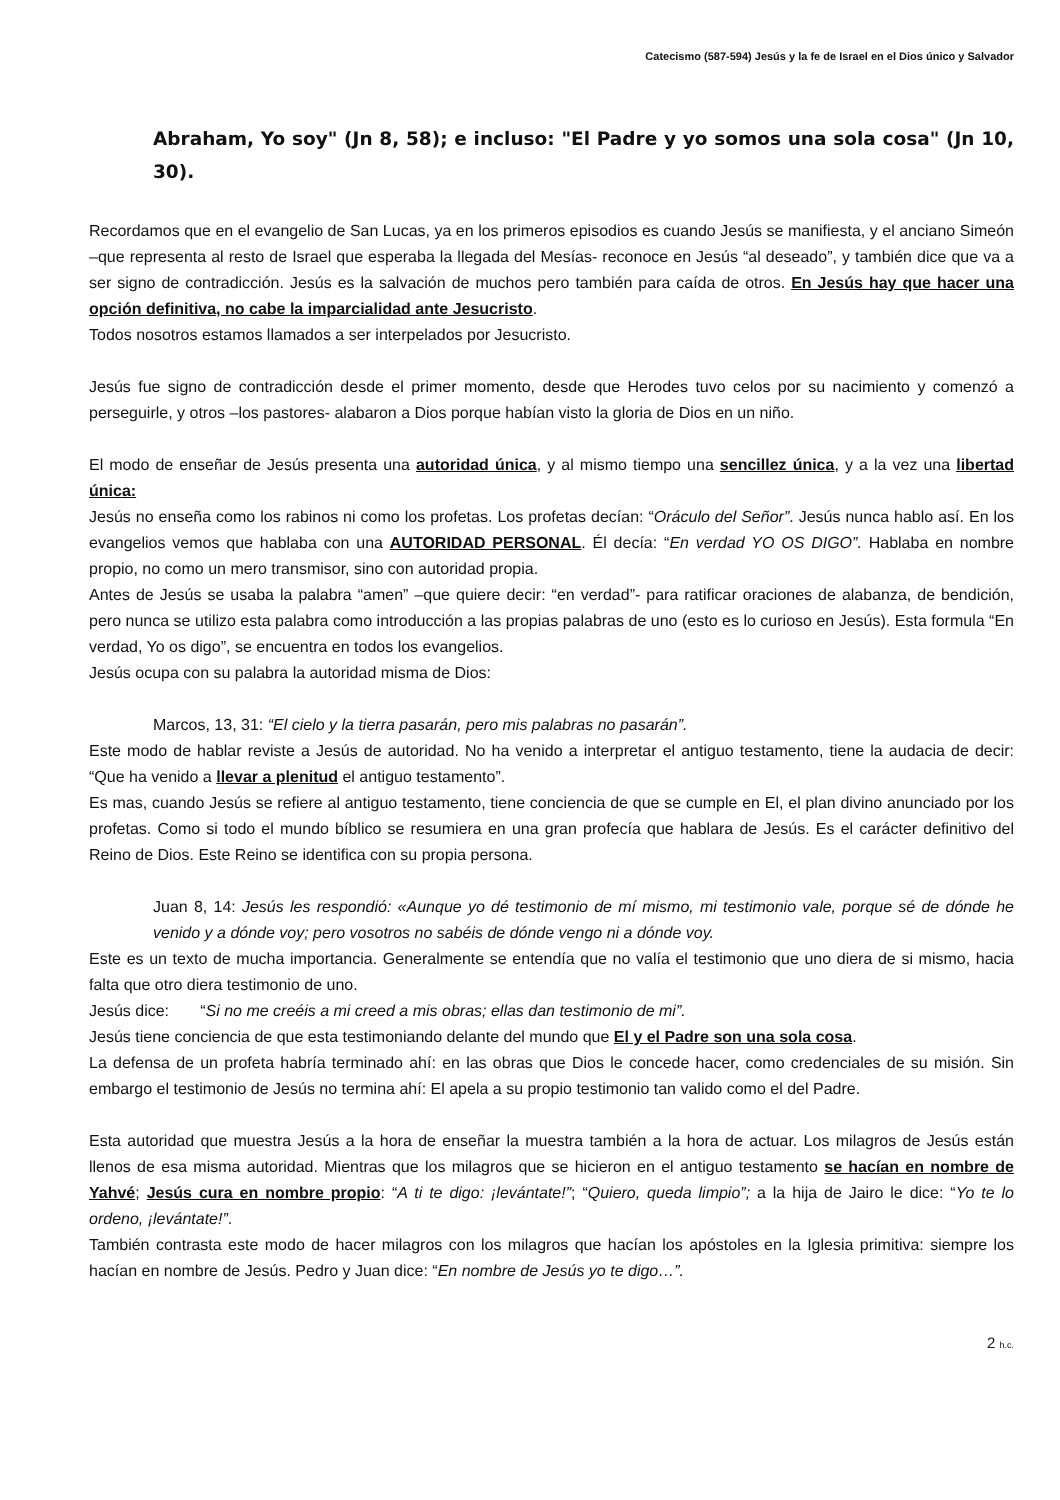Catecismo (587-594) Jesús y la fe de Israel en el Dios único y Salvador
Abraham, Yo soy" (Jn 8, 58); e incluso: "El Padre y yo somos una sola cosa" (Jn 10, 30).
Recordamos que en el evangelio de San Lucas, ya en los primeros episodios es cuando Jesús se manifiesta, y el anciano Simeón –que representa al resto de Israel que esperaba la llegada del Mesías- reconoce en Jesús “al deseado”, y también dice que va a ser signo de contradicción. Jesús es la salvación de muchos pero también para caída de otros. En Jesús hay que hacer una opción definitiva, no cabe la imparcialidad ante Jesucristo.
Todos nosotros estamos llamados a ser interpelados por Jesucristo.
Jesús fue signo de contradicción desde el primer momento, desde que Herodes tuvo celos por su nacimiento y comenzó a perseguirle, y otros –los pastores- alabaron a Dios porque habían visto la gloria de Dios en un niño.
El modo de enseñar de Jesús presenta una autoridad única, y al mismo tiempo una sencillez única, y a la vez una libertad única:
Jesús no enseña como los rabinos ni como los profetas. Los profetas decían: “Oráculo del Señor”. Jesús nunca hablo así. En los evangelios vemos que hablaba con una AUTORIDAD PERSONAL. Él decía: “En verdad YO OS DIGO”. Hablaba en nombre propio, no como un mero transmisor, sino con autoridad propia.
Antes de Jesús se usaba la palabra “amen” –que quiere decir: “en verdad”- para ratificar oraciones de alabanza, de bendición, pero nunca se utilizo esta palabra como introducción a las propias palabras de uno (esto es lo curioso en Jesús). Esta formula “En verdad, Yo os digo”, se encuentra en todos los evangelios.
Jesús ocupa con su palabra la autoridad misma de Dios:
Marcos, 13, 31: “El cielo y la tierra pasarán, pero mis palabras no pasarán”.
Este modo de hablar reviste a Jesús de autoridad. No ha venido a interpretar el antiguo testamento, tiene la audacia de decir: “Que ha venido a llevar a plenitud el antiguo testamento”.
Es mas, cuando Jesús se refiere al antiguo testamento, tiene conciencia de que se cumple en El, el plan divino anunciado por los profetas. Como si todo el mundo bíblico se resumiera en una gran profecía que hablara de Jesús. Es el carácter definitivo del Reino de Dios. Este Reino se identifica con su propia persona.
Juan 8, 14: Jesús les respondió: «Aunque yo dé testimonio de mí mismo, mi testimonio vale, porque sé de dónde he venido y a dónde voy; pero vosotros no sabéis de dónde vengo ni a dónde voy.
Este es un texto de mucha importancia. Generalmente se entendía que no valía el testimonio que uno diera de si mismo, hacia falta que otro diera testimonio de uno.
Jesús dice: “Si no me creéis a mi creed a mis obras; ellas dan testimonio de mi”.
Jesús tiene conciencia de que esta testimoniando delante del mundo que El y el Padre son una sola cosa.
La defensa de un profeta habría terminado ahí: en las obras que Dios le concede hacer, como credenciales de su misión. Sin embargo el testimonio de Jesús no termina ahí: El apela a su propio testimonio tan valido como el del Padre.
Esta autoridad que muestra Jesús a la hora de enseñar la muestra también a la hora de actuar. Los milagros de Jesús están llenos de esa misma autoridad. Mientras que los milagros que se hicieron en el antiguo testamento se hacían en nombre de Yahvé; Jesús cura en nombre propio: “A ti te digo: ¡levántate!”; “Quiero, queda limpio”; a la hija de Jairo le dice: “Yo te lo ordeno, ¡levántate!”.
También contrasta este modo de hacer milagros con los milagros que hacían los apóstoles en la Iglesia primitiva: siempre los hacían en nombre de Jesús. Pedro y Juan dice: “En nombre de Jesús yo te digo…”.
2 h.c.